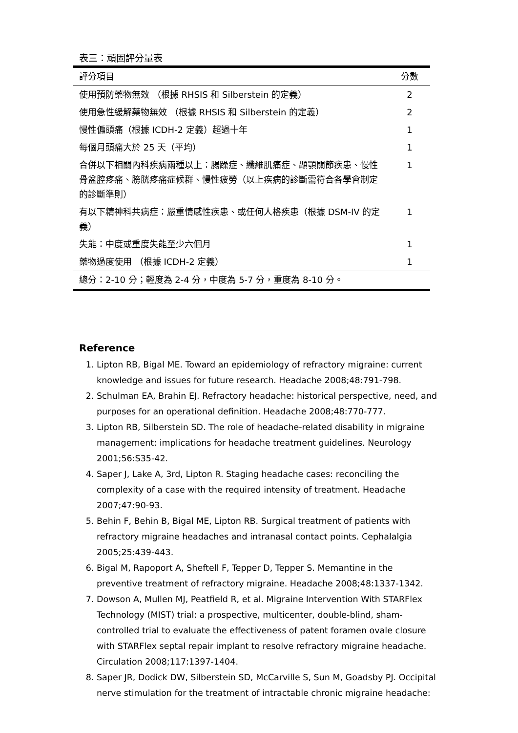表三：頑固評分量表
| 評分項目 | 分數 |
| --- | --- |
| 使用預防藥物無效 （根據 RHSIS 和 Silberstein 的定義） | 2 |
| 使用急性緩解藥物無效 （根據 RHSIS 和 Silberstein 的定義） | 2 |
| 慢性偏頭痛（根據 ICDH-2 定義）超過十年 | 1 |
| 每個月頭痛大於 25 天（平均） | 1 |
| 合併以下相關內科疾病兩種以上：腸躁症、纖維肌痛症、顳顎關節疾患、慢性骨盆腔疼痛、膀胱疼痛症候群、慢性疲勞（以上疾病的診斷需符合各學會制定的診斷準則） | 1 |
| 有以下精神科共病症：嚴重情感性疾患、或任何人格疾患（根據 DSM-IV 的定義） | 1 |
| 失能：中度或重度失能至少六個月 | 1 |
| 藥物過度使用 （根據 ICDH-2 定義） | 1 |
| 總分：2-10 分；輕度為 2-4 分，中度為 5-7 分，重度為 8-10 分。 | |
Reference
1. Lipton RB, Bigal ME. Toward an epidemiology of refractory migraine: current knowledge and issues for future research. Headache 2008;48:791-798.
2. Schulman EA, Brahin EJ. Refractory headache: historical perspective, need, and purposes for an operational definition. Headache 2008;48:770-777.
3. Lipton RB, Silberstein SD. The role of headache-related disability in migraine management: implications for headache treatment guidelines. Neurology 2001;56:S35-42.
4. Saper J, Lake A, 3rd, Lipton R. Staging headache cases: reconciling the complexity of a case with the required intensity of treatment. Headache 2007;47:90-93.
5. Behin F, Behin B, Bigal ME, Lipton RB. Surgical treatment of patients with refractory migraine headaches and intranasal contact points. Cephalalgia 2005;25:439-443.
6. Bigal M, Rapoport A, Sheftell F, Tepper D, Tepper S. Memantine in the preventive treatment of refractory migraine. Headache 2008;48:1337-1342.
7. Dowson A, Mullen MJ, Peatfield R, et al. Migraine Intervention With STARFlex Technology (MIST) trial: a prospective, multicenter, double-blind, sham-controlled trial to evaluate the effectiveness of patent foramen ovale closure with STARFlex septal repair implant to resolve refractory migraine headache. Circulation 2008;117:1397-1404.
8. Saper JR, Dodick DW, Silberstein SD, McCarville S, Sun M, Goadsby PJ. Occipital nerve stimulation for the treatment of intractable chronic migraine headache: